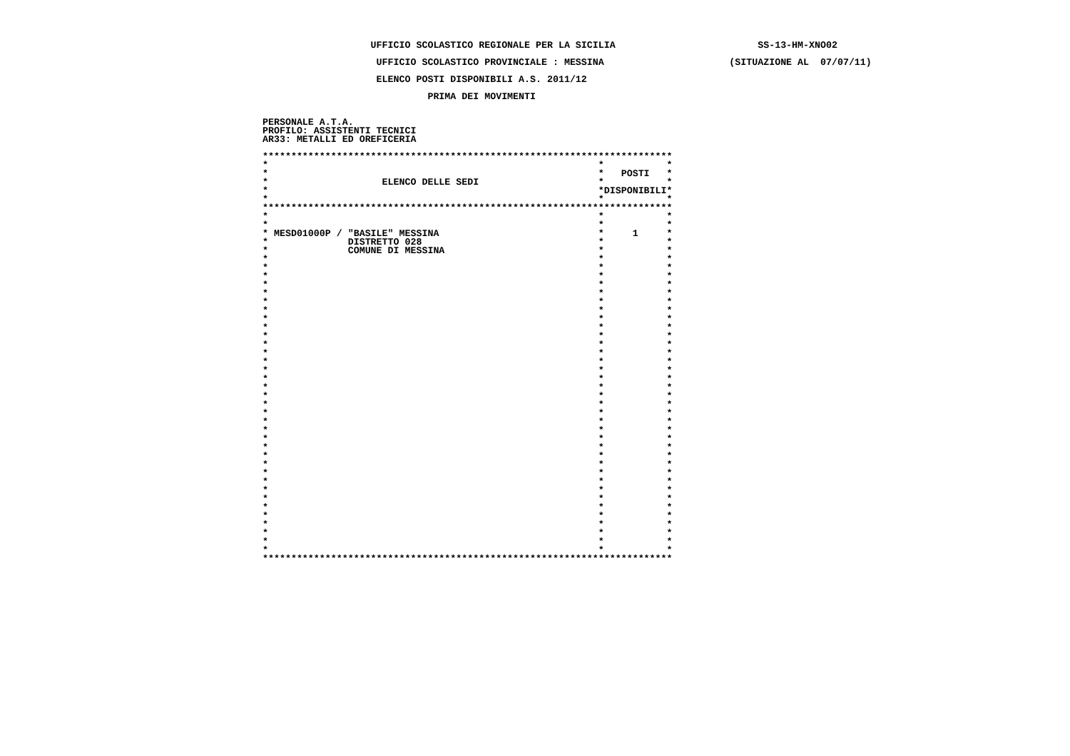UFFICIO SCOLASTICO REGIONALE PER LA SICILIA                         SS-13-HM-XNO02

                    UFFICIO SCOLASTICO PROVINCIALE : MESSINA                      (SITUAZIONE AL  07/07/11)

                    ELENCO POSTI DISPONIBILI A.S. 2011/12

                             PRIMA DEI MOVIMENTI


PERSONALE A.T.A.
PROFILO: ASSISTENTI TECNICI
AR33: METALLI ED OREFICERIA

************************************************************************
*                                                          *           *
*                                                          *   POSTI   *
*                    ELENCO DELLE SEDI                     *           *
*                                                          *DISPONIBILI*
*                                                          *           *
************************************************************************
*                                                          *           *
*                                                          *           *
* MESD01000P / "BASILE" MESSINA                            *     1     *
*              DISTRETTO 028                               *           *
*              COMUNE DI MESSINA                           *           *
*                                                          *           *
*                                                          *           *
*                                                          *           *
*                                                          *           *
*                                                          *           *
*                                                          *           *
*                                                          *           *
*                                                          *           *
*                                                          *           *
*                                                          *           *
*                                                          *           *
*                                                          *           *
*                                                          *           *
*                                                          *           *
*                                                          *           *
*                                                          *           *
*                                                          *           *
*                                                          *           *
*                                                          *           *
*                                                          *           *
*                                                          *           *
*                                                          *           *
*                                                          *           *
*                                                          *           *
*                                                          *           *
*                                                          *           *
*                                                          *           *
*                                                          *           *
*                                                          *           *
*                                                          *           *
*                                                          *           *
*                                                          *           *
*                                                          *           *
*                                                          *           *
*                                                          *           *
************************************************************************